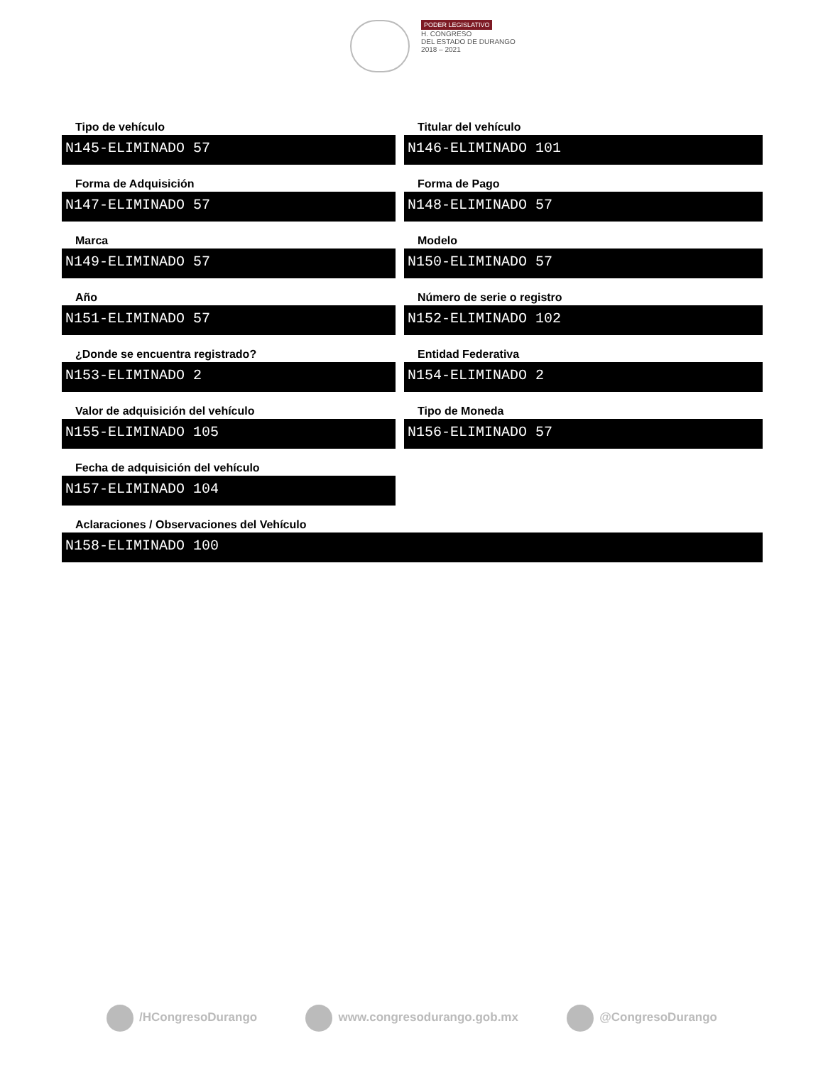PODER LEGISLATIVO
H. CONGRESO
DEL ESTADO DE DURANGO
2018 – 2021
Tipo de vehículo
N145-ELIMINADO 57
Titular del vehículo
N146-ELIMINADO 101
Forma de Adquisición
N147-ELIMINADO 57
Forma de Pago
N148-ELIMINADO 57
Marca
N149-ELIMINADO 57
Modelo
N150-ELIMINADO 57
Año
N151-ELIMINADO 57
Número de serie o registro
N152-ELIMINADO 102
¿Donde se encuentra registrado?
N153-ELIMINADO 2
Entidad Federativa
N154-ELIMINADO 2
Valor de adquisición del vehículo
N155-ELIMINADO 105
Tipo de Moneda
N156-ELIMINADO 57
Fecha de adquisición del vehículo
N157-ELIMINADO 104
Aclaraciones / Observaciones del Vehículo
N158-ELIMINADO 100
/HCongresoDurango www.congresodurango.gob.mx @CongresoDurango